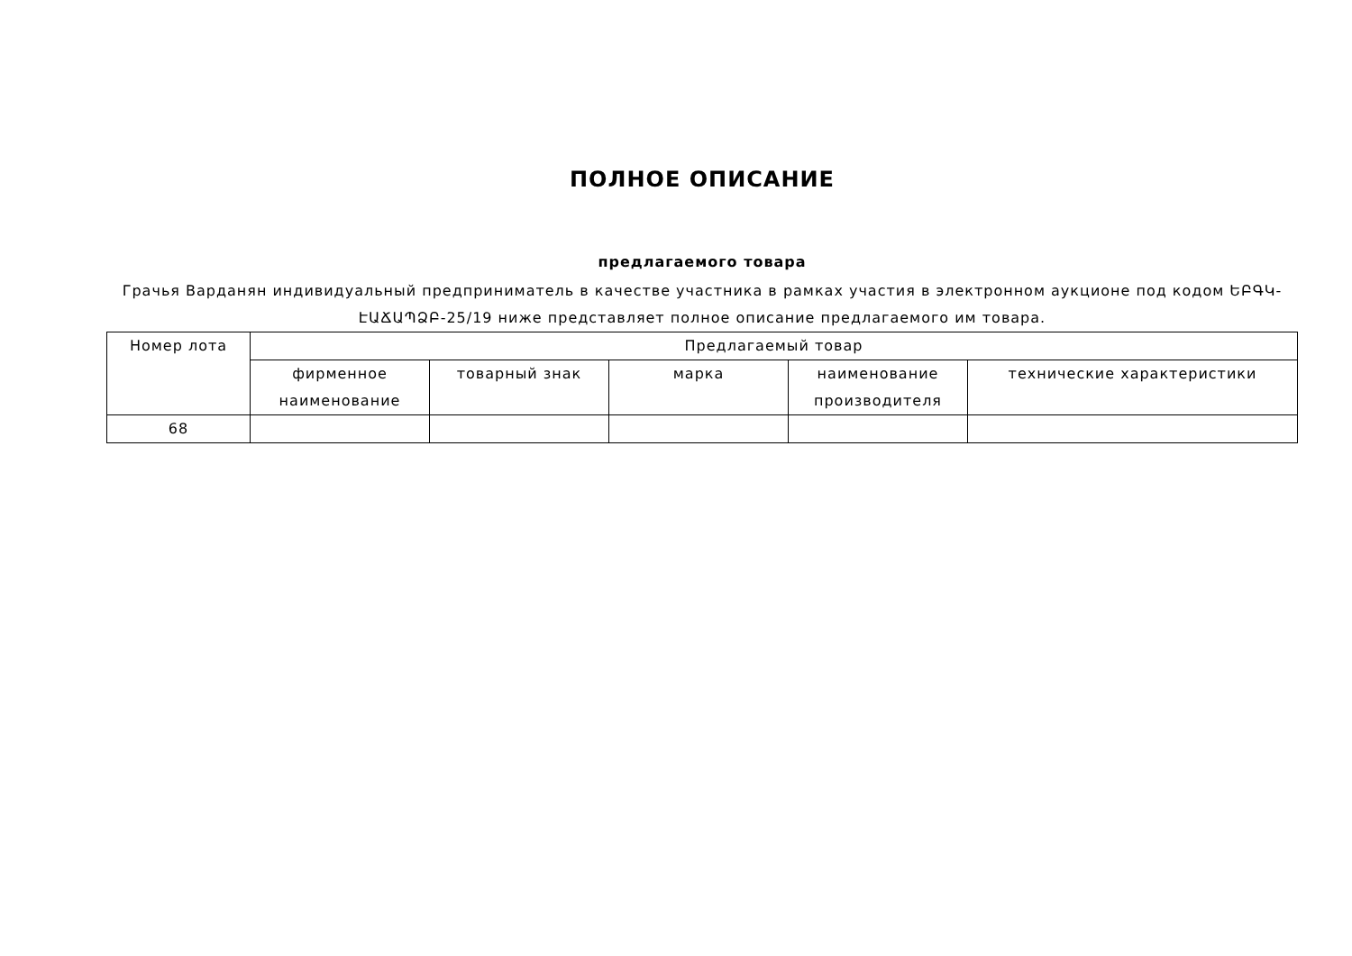ПОЛНОЕ ОПИСАНИЕ
предлагаемого товара
Грачья Варданян индивидуальный предприниматель в качестве участника в рамках участия в электронном аукционе под кодом ԵԲԳԿ-ԷԱՃԱՊՁԲ-25/19 ниже представляет полное описание предлагаемого им товара.
| Номер лота | Предлагаемый товар | | | | |
| --- | --- | --- | --- | --- | --- |
| | фирменное наименование | товарный знак | марка | наименование производителя | технические характеристики |
| 68 | | | | | |